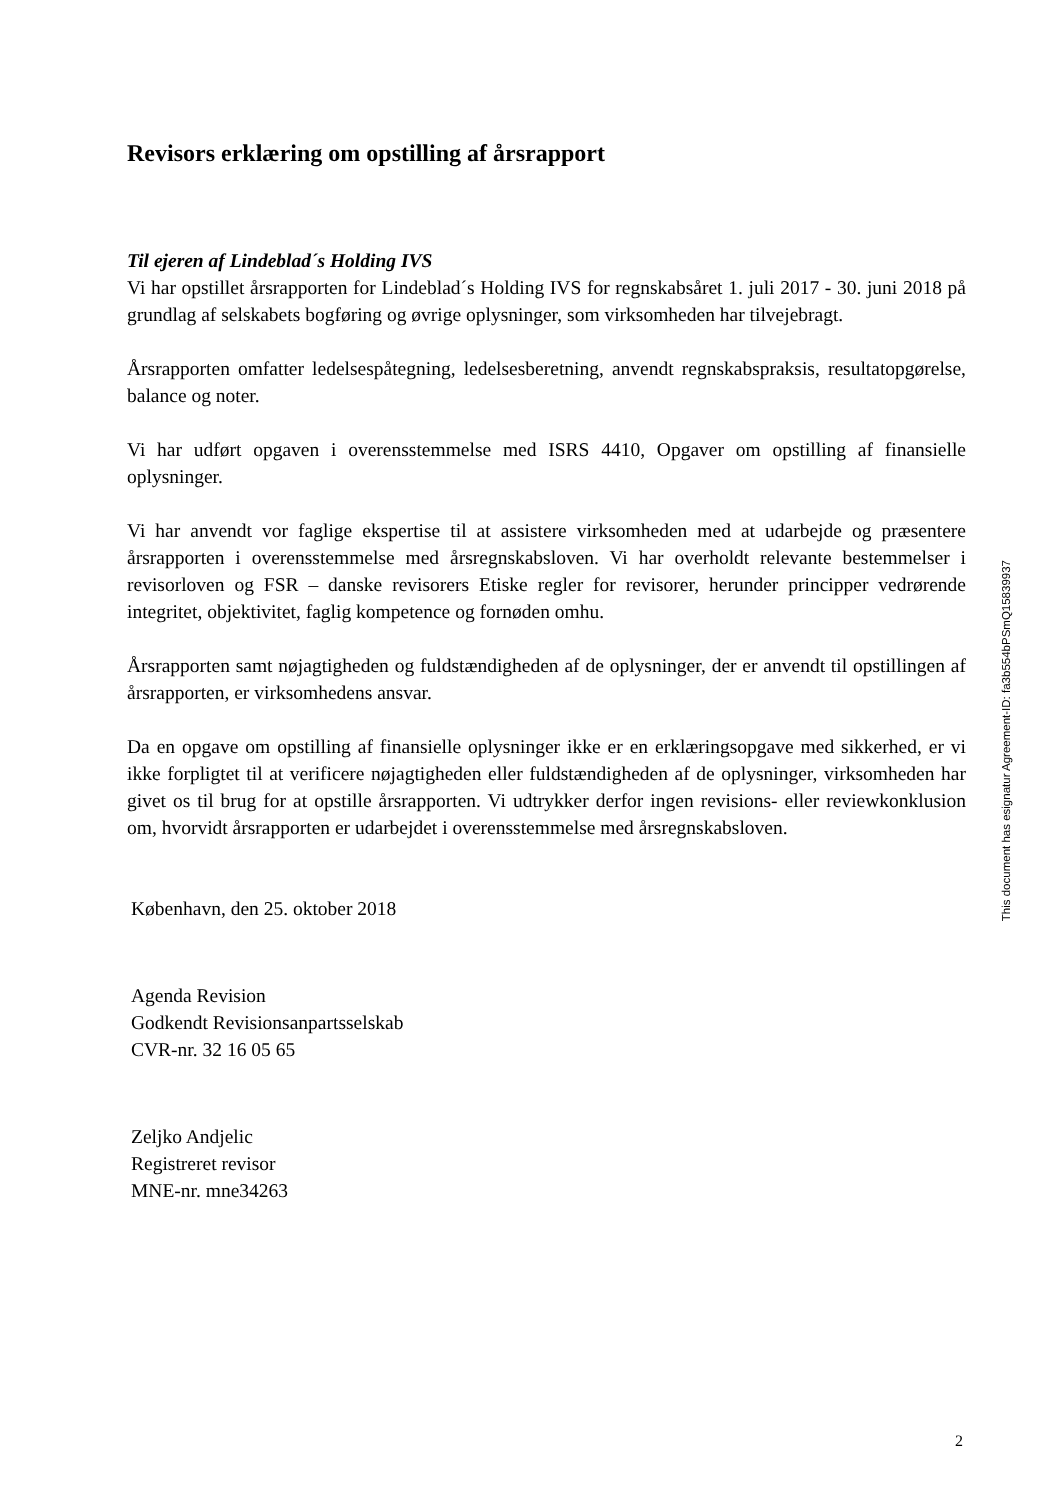Revisors erklæring om opstilling af årsrapport
Til ejeren af Lindeblad´s Holding IVS
Vi har opstillet årsrapporten for Lindeblad´s Holding IVS for regnskabsåret 1. juli 2017 - 30. juni 2018 på grundlag af selskabets bogføring og øvrige oplysninger, som virksomheden har tilvejebragt.
Årsrapporten omfatter ledelsespåtegning, ledelsesberetning, anvendt regnskabspraksis, resultatopgørelse, balance og noter.
Vi har udført opgaven i overensstemmelse med ISRS 4410, Opgaver om opstilling af finansielle oplysninger.
Vi har anvendt vor faglige ekspertise til at assistere virksomheden med at udarbejde og præsentere årsrapporten i overensstemmelse med årsregnskabsloven. Vi har overholdt relevante bestemmelser i revisorloven og FSR – danske revisorers Etiske regler for revisorer, herunder principper vedrørende integritet, objektivitet, faglig kompetence og fornøden omhu.
Årsrapporten samt nøjagtigheden og fuldstændigheden af de oplysninger, der er anvendt til opstillingen af årsrapporten, er virksomhedens ansvar.
Da en opgave om opstilling af finansielle oplysninger ikke er en erklæringsopgave med sikkerhed, er vi ikke forpligtet til at verificere nøjagtigheden eller fuldstændigheden af de oplysninger, virksomheden har givet os til brug for at opstille årsrapporten. Vi udtrykker derfor ingen revisions- eller reviewkonklusion om, hvorvidt årsrapporten er udarbejdet i overensstemmelse med årsregnskabsloven.
København, den 25. oktober 2018
Agenda Revision
Godkendt Revisionsanpartsselskab
CVR-nr. 32 16 05 65
Zeljko Andjelic
Registreret revisor
MNE-nr. mne34263
This document has esignatur Agreement-ID: fa3b554bPSmQ15839937
2